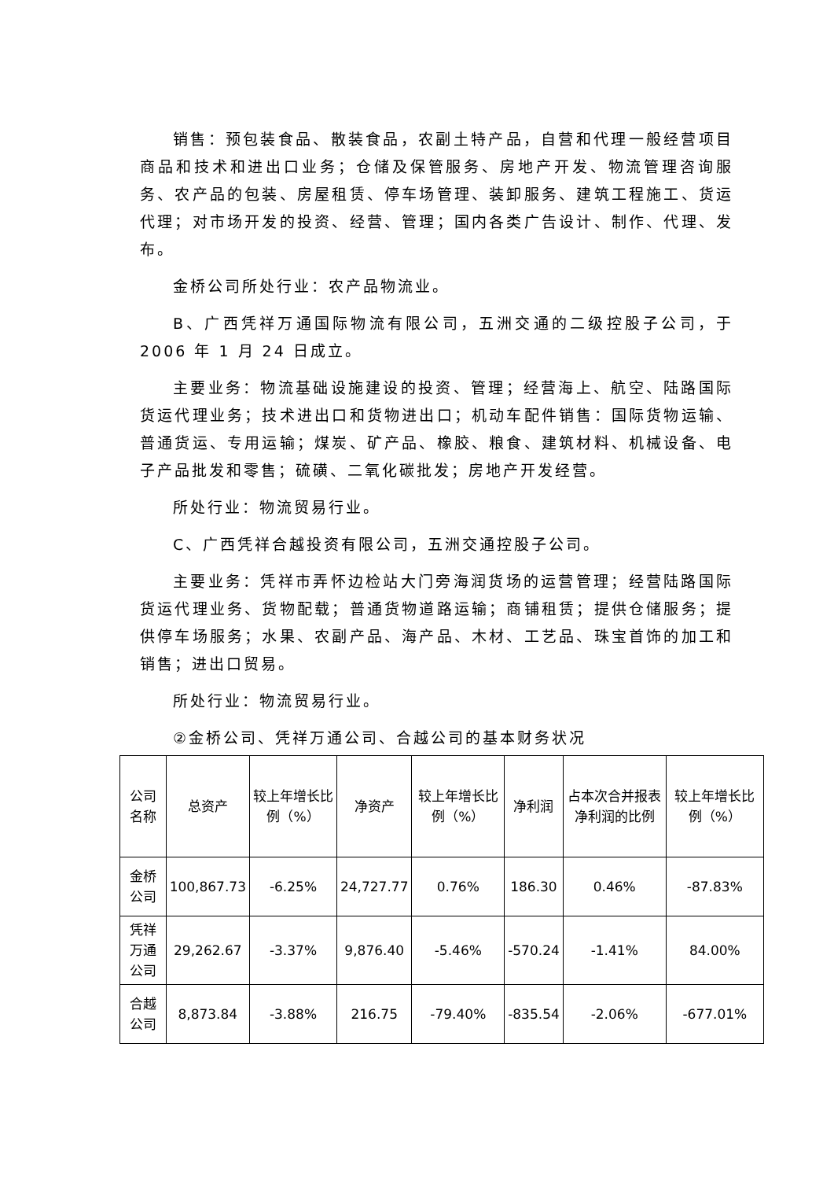销售：预包装食品、散装食品，农副土特产品，自营和代理一般经营项目商品和技术和进出口业务；仓储及保管服务、房地产开发、物流管理咨询服务、农产品的包装、房屋租赁、停车场管理、装卸服务、建筑工程施工、货运代理；对市场开发的投资、经营、管理；国内各类广告设计、制作、代理、发布。
金桥公司所处行业：农产品物流业。
B、广西凭祥万通国际物流有限公司，五洲交通的二级控股子公司，于 2006 年 1 月 24 日成立。
主要业务：物流基础设施建设的投资、管理；经营海上、航空、陆路国际货运代理业务；技术进出口和货物进出口；机动车配件销售：国际货物运输、普通货运、专用运输；煤炭、矿产品、橡胶、粮食、建筑材料、机械设备、电子产品批发和零售；硫磺、二氧化碳批发；房地产开发经营。
所处行业：物流贸易行业。
C、广西凭祥合越投资有限公司，五洲交通控股子公司。
主要业务：凭祥市弄怀边检站大门旁海润货场的运营管理；经营陆路国际货运代理业务、货物配载；普通货物道路运输；商铺租赁；提供仓储服务；提供停车场服务；水果、农副产品、海产品、木材、工艺品、珠宝首饰的加工和销售；进出口贸易。
所处行业：物流贸易行业。
②金桥公司、凭祥万通公司、合越公司的基本财务状况
| 公司名称 | 总资产 | 较上年增长比例（%） | 净资产 | 较上年增长比例（%） | 净利润 | 占本次合并报表净利润的比例 | 较上年增长比例（%） |
| --- | --- | --- | --- | --- | --- | --- | --- |
| 金桥公司 | 100,867.73 | -6.25% | 24,727.77 | 0.76% | 186.30 | 0.46% | -87.83% |
| 凭祥万通公司 | 29,262.67 | -3.37% | 9,876.40 | -5.46% | -570.24 | -1.41% | 84.00% |
| 合越公司 | 8,873.84 | -3.88% | 216.75 | -79.40% | -835.54 | -2.06% | -677.01% |